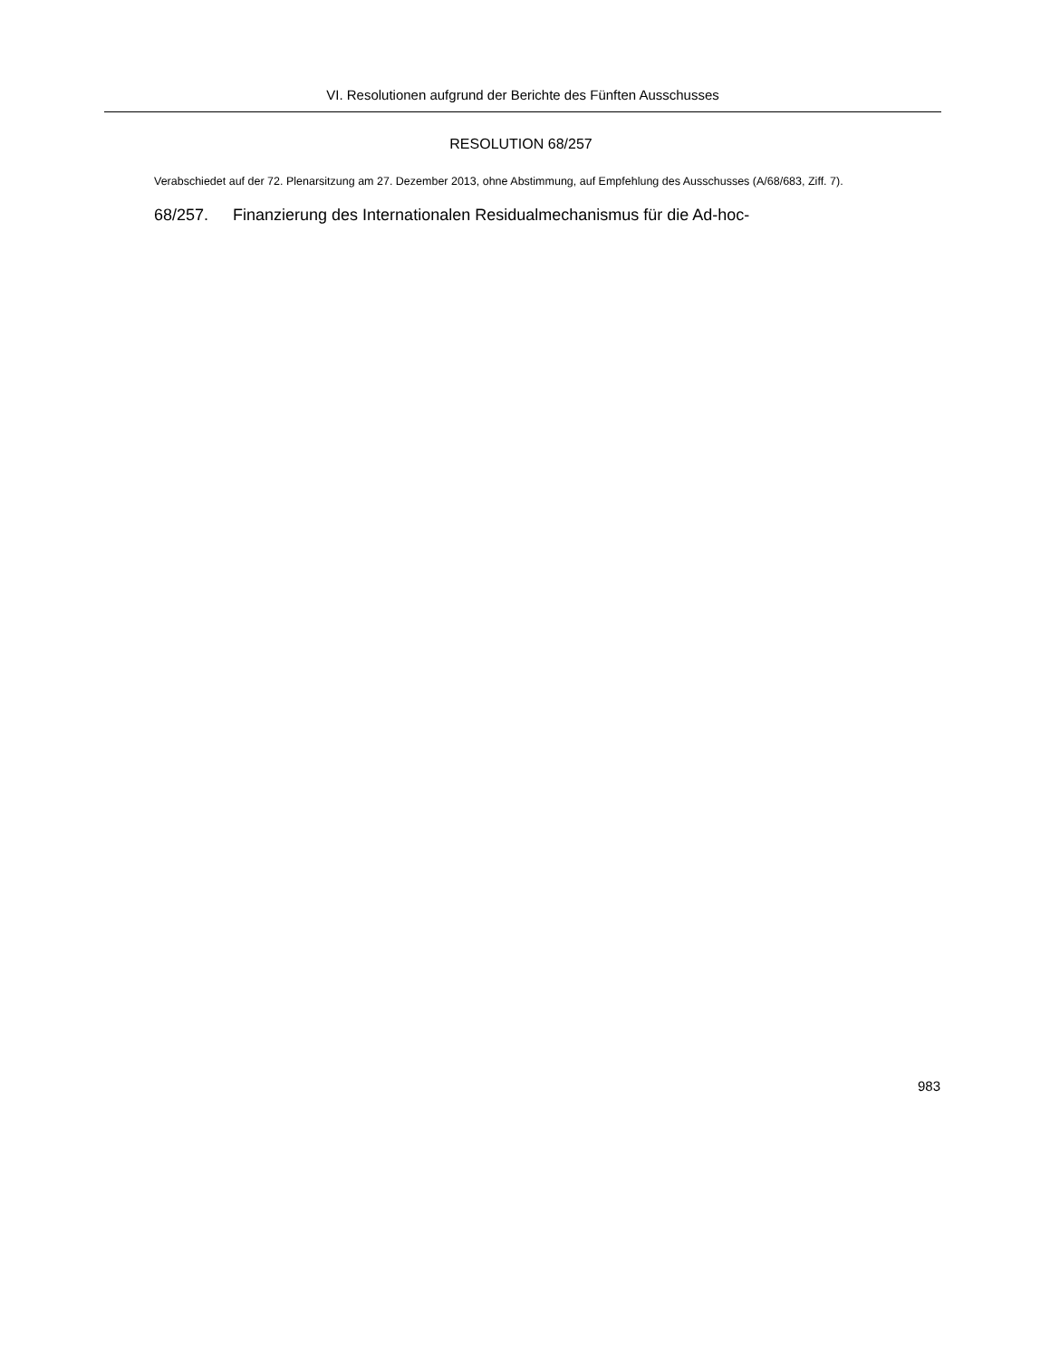VI. Resolutionen aufgrund der Berichte des Fünften Ausschusses
RESOLUTION 68/257
Verabschiedet auf der 72. Plenarsitzung am 27. Dezember 2013, ohne Abstimmung, auf Empfehlung des Ausschusses (A/68/683, Ziff. 7).
68/257. Finanzierung des Internationalen Residualmechanismus für die Ad-hoc-
983